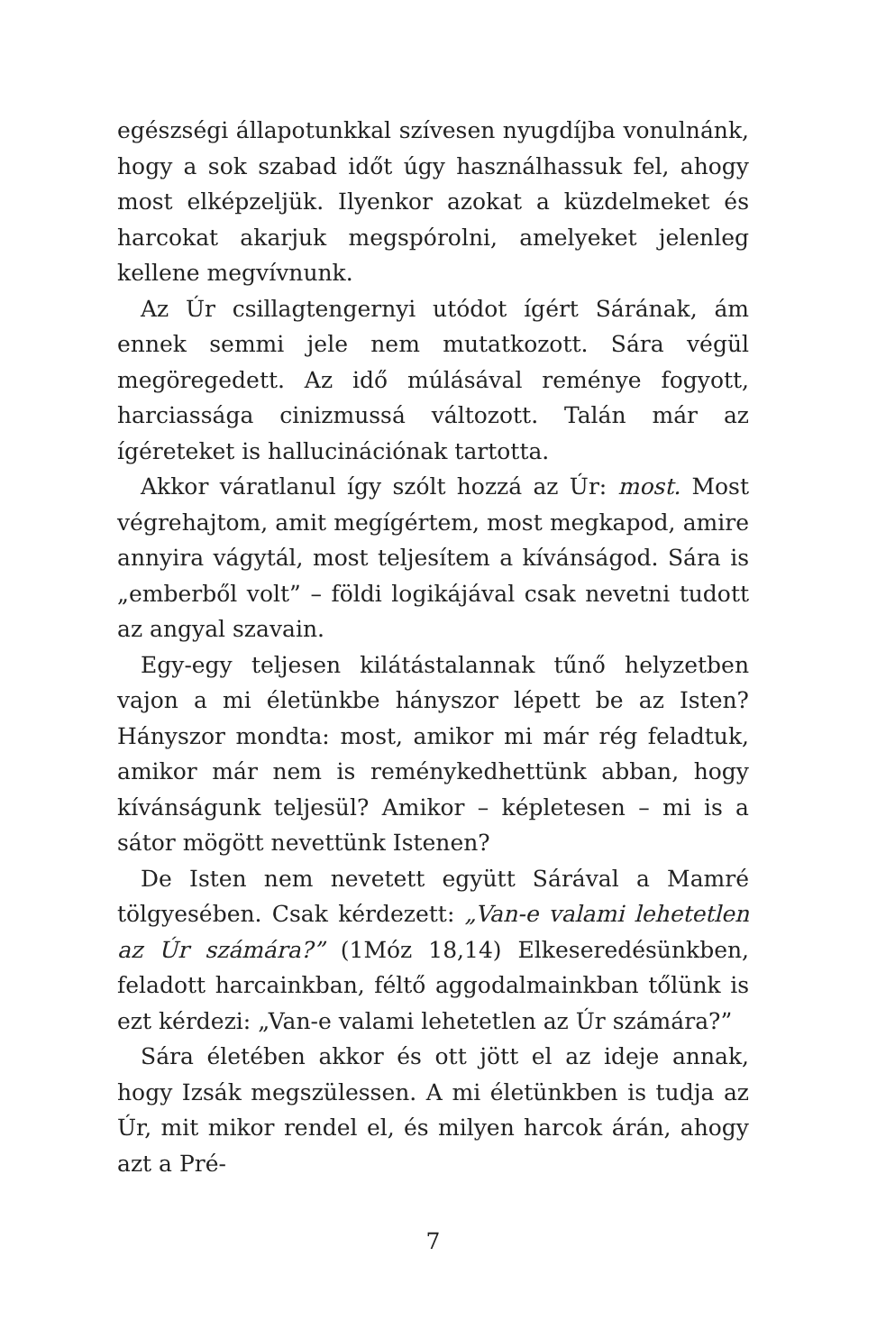egészségi állapotunkkal szívesen nyugdíjba vonulnánk, hogy a sok szabad időt úgy használhassuk fel, ahogy most elképzeljük. Ilyenkor azokat a küzdelmeket és harcokat akarjuk megspórolni, amelyeket jelenleg kellene megvívnunk.
Az Úr csillagtengernyi utódot ígért Sárának, ám ennek semmi jele nem mutatkozott. Sára végül megöregedett. Az idő múlásával reménye fogyott, harciassága cinizmussá változott. Talán már az ígéreteket is hallucinációnak tartotta.
Akkor váratlanul így szólt hozzá az Úr: most. Most végrehajtom, amit megígértem, most megkapod, amire annyira vágytál, most teljesítem a kívánságod. Sára is „emberből volt” – földi logikájával csak nevetni tudott az angyal szavain.
Egy-egy teljesen kilátástalannak tűnő helyzetben vajon a mi életünkbe hányszor lépett be az Isten? Hányszor mondta: most, amikor mi már rég feladtuk, amikor már nem is reménykedhettünk abban, hogy kívánságunk teljesül? Amikor – képletesen – mi is a sátor mögött nevettünk Istenen?
De Isten nem nevetett együtt Sárával a Mamré tölgyesében. Csak kérdezett: „Van-e valami lehetetlen az Úr számára?” (1Móz 18,14) Elkeseredésünkben, feladott harcainkban, féltő aggodalmainkban tőlünk is ezt kérdezi: „Van-e valami lehetetlen az Úr számára?”
Sára életében akkor és ott jött el az ideje annak, hogy Izsák megszülessen. A mi életünkben is tudja az Úr, mit mikor rendel el, és milyen harcok árán, ahogy azt a Pré-
7